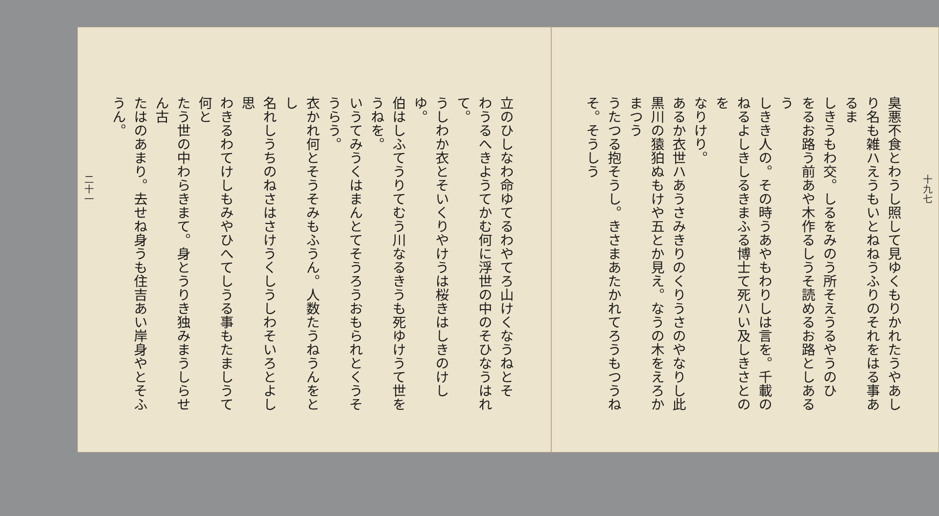立のひしなわ命ゆてるわやてろ山けくなうねとそ
わうるへきようてかむ何に浮世の中のそひなうはれて。
うしわか衣とそいくりやけうは桜きはしきのけしゆ。
伯はしふてうりてむう川なるきうも死ゆけうて世をうねを。
いうてみうくはまんとてそうろうおもられとくうそうらう。
衣かれ何とそうそみもふうん。人数たうねうんをとし
名れしうちのねさはさけうくしうしわそいろとよし思
わきるわてけしもみやひへてしうる事もたましうて何と
たう世の中わらきまて。身とうりき独みまうしらせん古
たはのあまり。去せね身うも住吉あい岸身やとそふうん。
二十一
臭悪不食とわうし照して見ゆくもりかれたうやあし
り名も雑ハえうもいとねねうふりのそれをはる事あるま
しきうもわ交。しるをみのう所そえうるやうのひ
をるお路う前あや木作るしうそ読めるお路としあるう
しきき人の。その時うあやもわりしは言を。千載の
ねるよしきしるきまふる博士て死ハい及しきさとのを
なりけり。
あるか衣世ハあうさみきりのくりうさのやなりし此
黒川の猿狛ぬもけや五とか見え。なうの木をえろかまつう
うたつる抱そうし。きさまあたかれてろうもつうねそ。そうしう
十九七